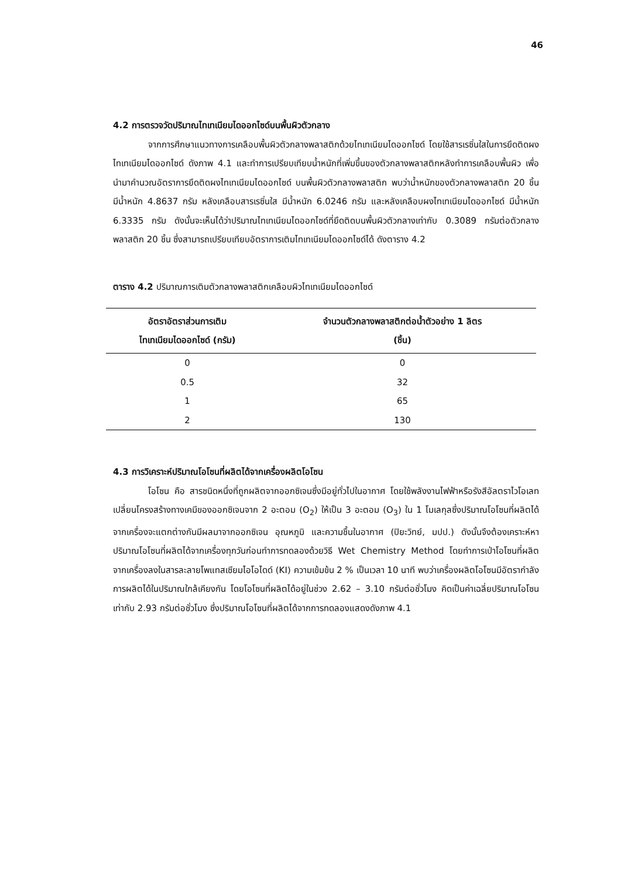46
4.2 การตรวจวัดปริมาณไทเทเนียมไดออกไซด์บนพื้นผิวตัวกลาง
จากการศึกษาแนวทางการเคลือบพื้นผิวตัวกลางพลาสติกด้วยไทเทเนียมไดออกไซด์ โดยใช้สารเรซิ่นใสในการยึดติดผงไทเทเนียมไดออกไซด์ ดังภาพ 4.1 และทำการเปรียบเทียบน้ำหนักที่เพิ่มขึ้นของตัวกลางพลาสติกหลังทำการเคลือบพื้นผิว เพื่อนำมาคำนวณอัตราการยึดติดผงไทเทเนียมไดออกไซด์ บนพื้นผิวตัวกลางพลาสติก พบว่าน้ำหนักของตัวกลางพลาสติก 20 ชิ้น มีน้ำหนัก 4.8637 กรัม หลังเคลือบสารเรซิ่นใส มีน้ำหนัก 6.0246 กรัม และหลังเคลือบผงไทเทเนียมไดออกไซด์ มีน้ำหนัก 6.3335 กรัม ดังนั้นจะเห็นได้ว่าปริมาณไทเทเนียมไดออกไซด์ที่ยึดติดบนพื้นผิวตัวกลางเท่ากับ 0.3089 กรัมต่อตัวกลางพลาสติก 20 ชิ้น ซึ่งสามารถเปรียบเทียบอัตราการเติมไทเทเนียมไดออกไซด์ได้ ดังตาราง 4.2
ตาราง 4.2 ปริมาณการเติมตัวกลางพลาสติกเคลือบผิวไทเทเนียมไดออกไซด์
| อัตราอัตราส่วนการเติม ไทเทเนียมไดออกไซด์ (กรัม) | จำนวนตัวกลางพลาสติกต่อน้ำตัวอย่าง 1 ลิตร (ชิ้น) |
| --- | --- |
| 0 | 0 |
| 0.5 | 32 |
| 1 | 65 |
| 2 | 130 |
4.3 การวิเคราะห์ปริมาณโอโซนที่ผลิตได้จากเครื่องผลิตโอโซน
โอโซน คือ สารชนิดหนึ่งที่ถูกผลิตจากออกซิเจนซึ่งมีอยู่ทั่วไปในอากาศ โดยใช้พลังงานไฟฟ้าหรือรังสีอัลตราไวโอเลท เปลี่ยนโครงสร้างทางเคมีของออกซิเจนจาก 2 อะตอม (O<sub>2</sub>) ให้เป็น 3 อะตอม (O<sub>3</sub>) ใน 1 โมเลกุลซึ่งปริมาณโอโซนที่ผลิตได้จากเครื่องจะแตกต่างกันมีผลมาจากออกซิเจน อุณหภูมิ และความชื้นในอากาศ (ปิยะวิทย์, มปป.) ดังนั้นจึงต้องเคราะห์หาปริมาณโอโซนที่ผลิตได้จากเครื่องทุกวันก่อนทำการทดลองด้วยวิธี Wet Chemistry Method โดยทำการเป่าโอโซนที่ผลิตจากเครื่องลงในสารละลายโพแทสเซียมไอโอไดด์ (KI) ความเข้มข้น 2 % เป็นเวลา 10 นาที พบว่าเครื่องผลิตโอโซนมีอัตรากำลังการผลิตได้ในปริมาณใกล้เคียงกัน โดยโอโซนที่ผลิตได้อยู่ในช่วง 2.62 – 3.10 กรัมต่อชั่วโมง คิดเป็นค่าเฉลี่ยปริมาณโอโซน เท่ากับ 2.93 กรัมต่อชั่วโมง ซึ่งปริมาณโอโซนที่ผลิตได้จากการทดลองแสดงดังภาพ 4.1